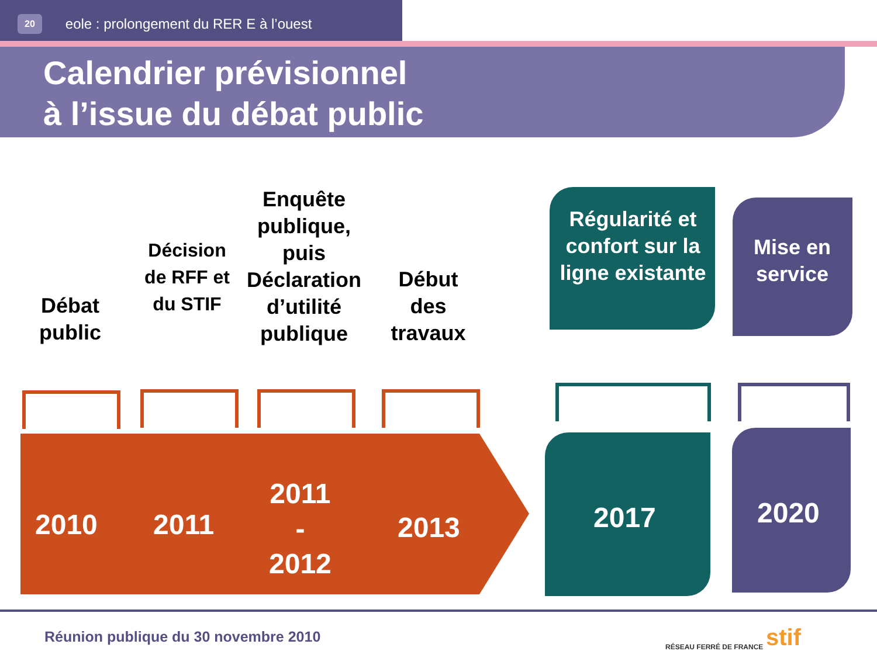20 eole : prolongement du RER E à l’ouest
Calendrier prévisionnel
à l’issue du débat public
Débat public
Décision de RFF et du STIF
Enquête publique, puis Déclaration d’utilité publique
Début des travaux
Régularité et confort sur la ligne existante
Mise en service
2010 2011
2011
-
2012
2013 2017 2020
Réunion publique du 30 novembre 2010
RÉSEAU FERRÉ DE FRANCE stif